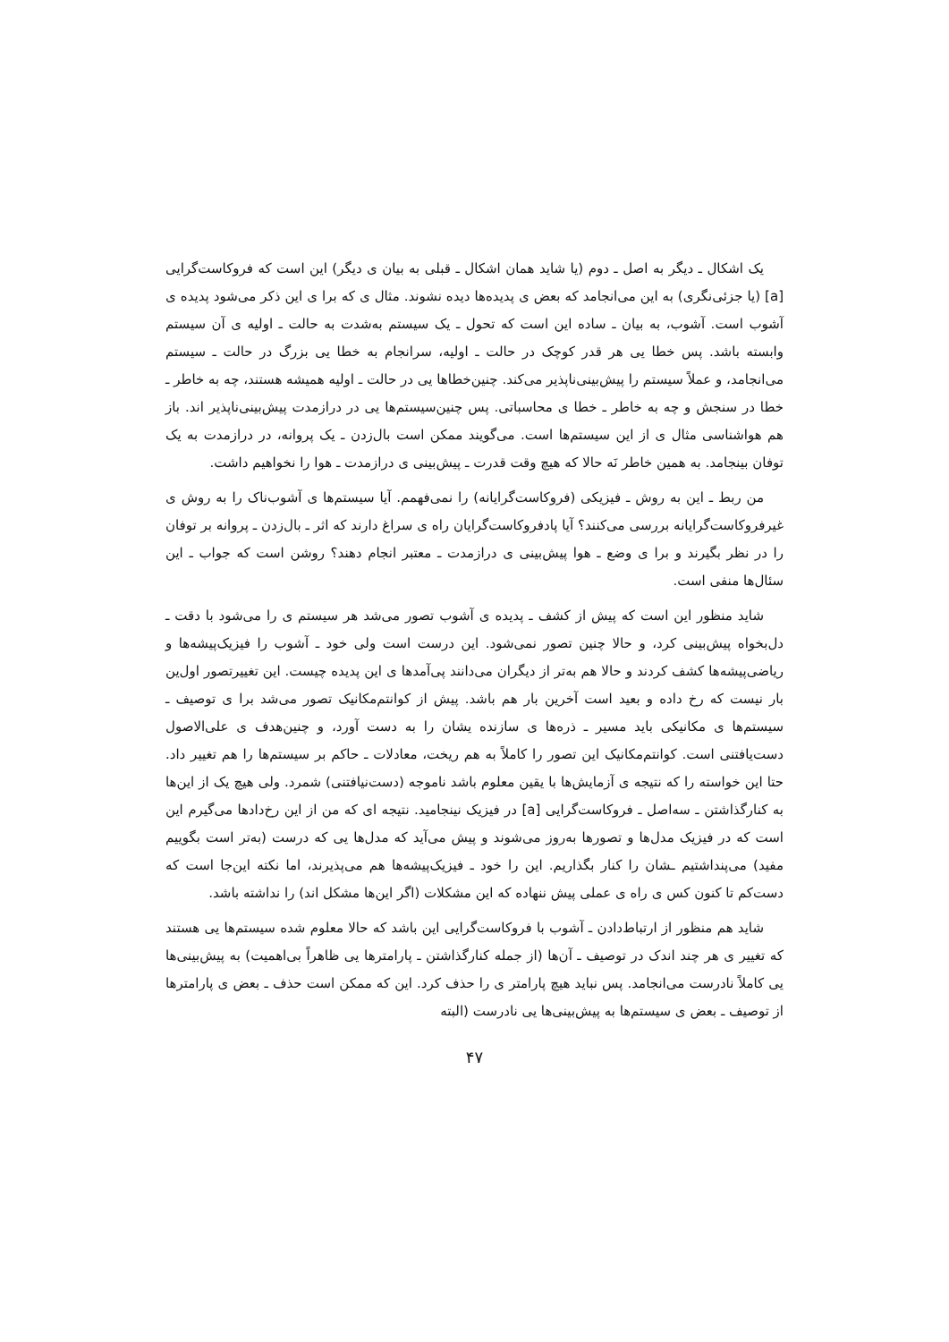یک اشکال ـ دیگر به اصل ـ دوم (یا شاید همان اشکال ـ قبلی به بیان ی دیگر) این است که فروکاست‌گرایی [a] (یا جزئی‌نگری) به این می‌انجامد که بعض ی پدیده‌ها دیده نشوند. مثال ی که برا ی این ذکر می‌شود پدیده ی آشوب است. آشوب، به بیان ـ ساده این است که تحول ـ یک سیستم به‌شدت به حالت ـ اولیه ی آن سیستم وابسته باشد. پس خطا یی هر قدر کوچک در حالت ـ اولیه، سرانجام به خطا یی بزرگ در حالت ـ سیستم می‌انجامد، و عملاً سیستم را پیش‌بینی‌ناپذیر می‌کند. چنین‌خطاها یی در حالت ـ اولیه همیشه هستند، چه به خاطر ـ خطا در سنجش و چه به خاطر ـ خطا ی محاسباتی. پس چنین‌سیستم‌ها یی در درازمدت پیش‌بینی‌ناپذیر اند. باز هم هواشناسی مثال ی از این سیستم‌ها است. می‌گویند ممکن است بال‌زدن ـ یک پروانه، در درازمدت به یک توفان بینجامد. به همین خاطر نَه حالا که هیچ وقت قدرت ـ پیش‌بینی ی درازمدت ـ هوا را نخواهیم داشت.
من ربط ـ این به روش ـ فیزیکی (فروکاست‌گرایانه) را نمی‌فهمم. آیا سیستم‌ها ی آشوب‌ناک را به روش ی غیرفروکاست‌گرایانه بررسی می‌کنند؟ آیا پادفروکاست‌گرایان راه ی سراغ دارند که اثر ـ بال‌زدن ـ پروانه بر توفان را در نظر بگیرند و برا ی وضع ـ هوا پیش‌بینی ی درازمدت ـ معتبر انجام دهند؟ روشن است که جواب ـ این سئال‌ها منفی است.
شاید منظور این است که پیش از کشف ـ پدیده ی آشوب تصور می‌شد هر سیستم ی را می‌شود با دقت ـ دل‌بخواه پیش‌بینی کرد، و حالا چنین تصور نمی‌شود. این درست است ولی خود ـ آشوب را فیزیک‌پیشه‌ها و ریاضی‌پیشه‌ها کشف کردند و حالا هم به‌تر از دیگران می‌دانند پی‌آمدها ی این پدیده چیست. این تغییرتصور اول‌ین بار نیست که رخ داده و بعید است آخرین بار هم باشد. پیش از کوانتم‌مکانیک تصور می‌شد برا ی توصیف ـ سیستم‌ها ی مکانیکی باید مسیر ـ ذره‌ها ی سازنده یشان را به دست آورد، و چنین‌هدف ی علی‌الاصول دست‌یافتنی است. کوانتم‌مکانیک این تصور را کاملاً به هم ریخت، معادلات ـ حاکم بر سیستم‌ها را هم تغییر داد. حتا این خواسته را که نتیجه ی آزمایش‌ها با یقین معلوم باشد ناموجه (دست‌نیافتنی) شمرد. ولی هیچ یک از این‌ها به کنارگذاشتن ـ سه‌اصل ـ فروکاست‌گرایی [a] در فیزیک نینجامید. نتیجه ای که من از این رخ‌دادها می‌گیرم این است که در فیزیک مدل‌ها و تصورها به‌روز می‌شوند و پیش می‌آید که مدل‌ها یی که درست (به‌تر است بگوییم مفید) می‌پنداشتیم ـشان را کنار بگذاریم. این را خود ـ فیزیک‌پیشه‌ها هم می‌پذیرند، اما نکته این‌جا است که دست‌کم تا کنون کس ی راه ی عملی پیش ننهاده که این مشکلات (اگر این‌ها مشکل اند) را نداشته باشد.
شاید هم منظور از ارتباط‌دادن ـ آشوب با فروکاست‌گرایی این باشد که حالا معلوم شده سیستم‌ها یی هستند که تغییر ی هر چند اندک در توصیف ـ آن‌ها (از جمله کنارگذاشتن ـ پارامترها یی ظاهراً بی‌اهمیت) به پیش‌بینی‌ها یی کاملاً نادرست می‌انجامد. پس نباید هیچ پارامتر ی را حذف کرد. این که ممکن است حذف ـ بعض ی پارامترها از توصیف ـ بعض ی سیستم‌ها به پیش‌بینی‌ها یی نادرست (البته
۴۷